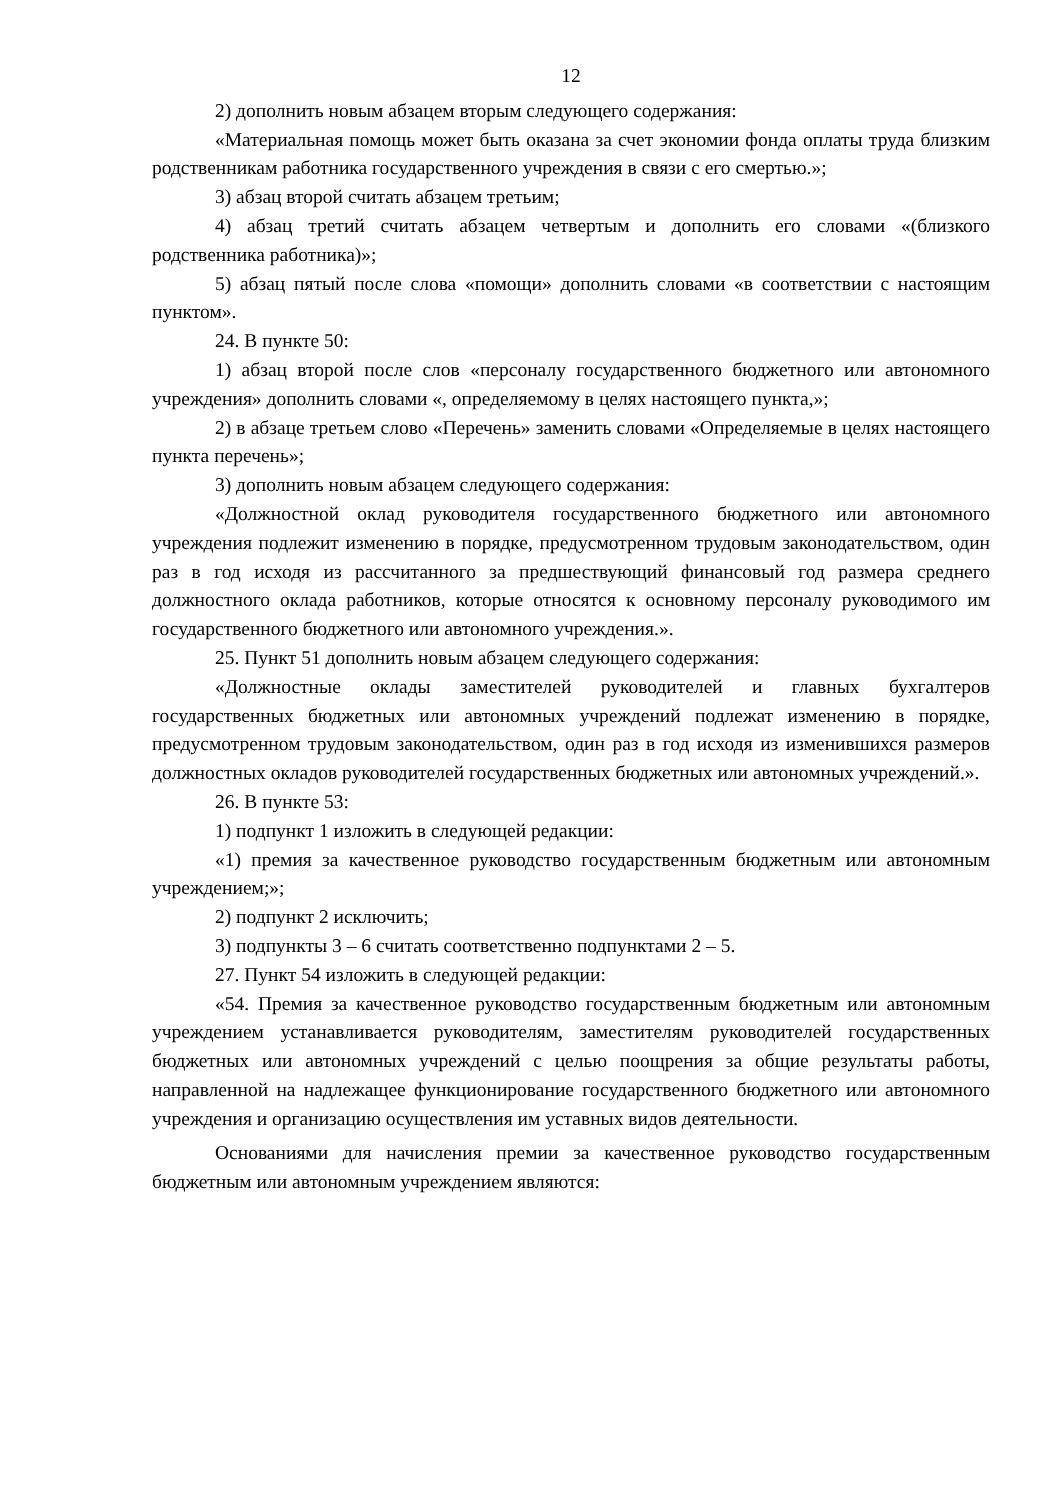12
2) дополнить новым абзацем вторым следующего содержания:
«Материальная помощь может быть оказана за счет экономии фонда оплаты труда близким родственникам работника государственного учреждения в связи с его смертью.»;
3) абзац второй считать абзацем третьим;
4) абзац третий считать абзацем четвертым и дополнить его словами «(близкого родственника работника)»;
5) абзац пятый после слова «помощи» дополнить словами «в соответствии с настоящим пунктом».
24. В пункте 50:
1) абзац второй после слов «персоналу государственного бюджетного или автономного учреждения» дополнить словами «, определяемому в целях настоящего пункта,»;
2) в абзаце третьем слово «Перечень» заменить словами «Определяемые в целях настоящего пункта перечень»;
3) дополнить новым абзацем следующего содержания:
«Должностной оклад руководителя государственного бюджетного или автономного учреждения подлежит изменению в порядке, предусмотренном трудовым законодательством, один раз в год исходя из рассчитанного за предшествующий финансовый год размера среднего должностного оклада работников, которые относятся к основному персоналу руководимого им государственного бюджетного или автономного учреждения.».
25. Пункт 51 дополнить новым абзацем следующего содержания:
«Должностные оклады заместителей руководителей и главных бухгалтеров государственных бюджетных или автономных учреждений подлежат изменению в порядке, предусмотренном трудовым законодательством, один раз в год исходя из изменившихся размеров должностных окладов руководителей государственных бюджетных или автономных учреждений.».
26. В пункте 53:
1) подпункт 1 изложить в следующей редакции:
«1) премия за качественное руководство государственным бюджетным или автономным учреждением;»;
2) подпункт 2 исключить;
3) подпункты 3 – 6 считать соответственно подпунктами 2 – 5.
27. Пункт 54 изложить в следующей редакции:
«54. Премия за качественное руководство государственным бюджетным или автономным учреждением устанавливается руководителям, заместителям руководителей государственных бюджетных или автономных учреждений с целью поощрения за общие результаты работы, направленной на надлежащее функционирование государственного бюджетного или автономного учреждения и организацию осуществления им уставных видов деятельности.
Основаниями для начисления премии за качественное руководство государственным бюджетным или автономным учреждением являются: